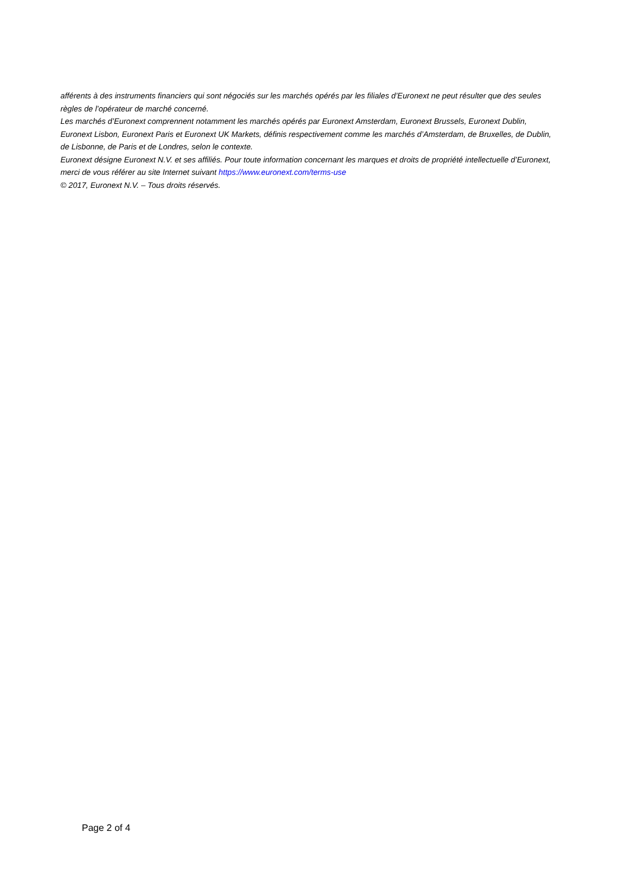afférents à des instruments financiers qui sont négociés sur les marchés opérés par les filiales d’Euronext ne peut résulter que des seules règles de l’opérateur de marché concerné.
Les marchés d’Euronext comprennent notamment les marchés opérés par Euronext Amsterdam, Euronext Brussels, Euronext Dublin, Euronext Lisbon, Euronext Paris et Euronext UK Markets, définis respectivement comme les marchés d’Amsterdam, de Bruxelles, de Dublin, de Lisbonne, de Paris et de Londres, selon le contexte.
Euronext désigne Euronext N.V. et ses affiliés. Pour toute information concernant les marques et droits de propriété intellectuelle d’Euronext, merci de vous référer au site Internet suivant https://www.euronext.com/terms-use
© 2017, Euronext N.V. – Tous droits réservés.
Page 2 of 4